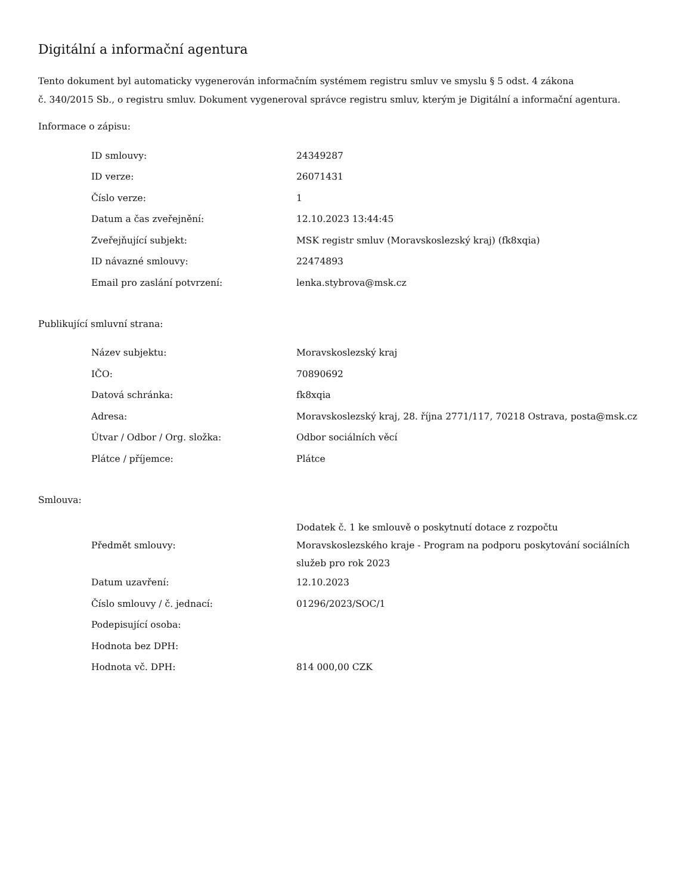Digitální a informační agentura
Tento dokument byl automaticky vygenerován informačním systémem registru smluv ve smyslu § 5 odst. 4 zákona
č. 340/2015 Sb., o registru smluv. Dokument vygeneroval správce registru smluv, kterým je Digitální a informační agentura.
Informace o zápisu:
| ID smlouvy: | 24349287 |
| ID verze: | 26071431 |
| Číslo verze: | 1 |
| Datum a čas zveřejnění: | 12.10.2023 13:44:45 |
| Zveřejňující subjekt: | MSK registr smluv (Moravskoslezský kraj) (fk8xqia) |
| ID návazné smlouvy: | 22474893 |
| Email pro zaslání potvrzení: | lenka.stybrova@msk.cz |
Publikující smluvní strana:
| Název subjektu: | Moravskoslezský kraj |
| IČO: | 70890692 |
| Datová schránka: | fk8xqia |
| Adresa: | Moravskoslezský kraj, 28. října 2771/117, 70218 Ostrava, posta@msk.cz |
| Útvar / Odbor / Org. složka: | Odbor sociálních věcí |
| Plátce / příjemce: | Plátce |
Smlouva:
| Předmět smlouvy: | Dodatek č. 1 ke smlouvě o poskytnutí dotace z rozpočtu Moravskoslezského kraje - Program na podporu poskytování sociálních služeb pro rok 2023 |
| Datum uzavření: | 12.10.2023 |
| Číslo smlouvy / č. jednací: | 01296/2023/SOC/1 |
| Podepisující osoba: | |
| Hodnota bez DPH: | |
| Hodnota vč. DPH: | 814 000,00 CZK |